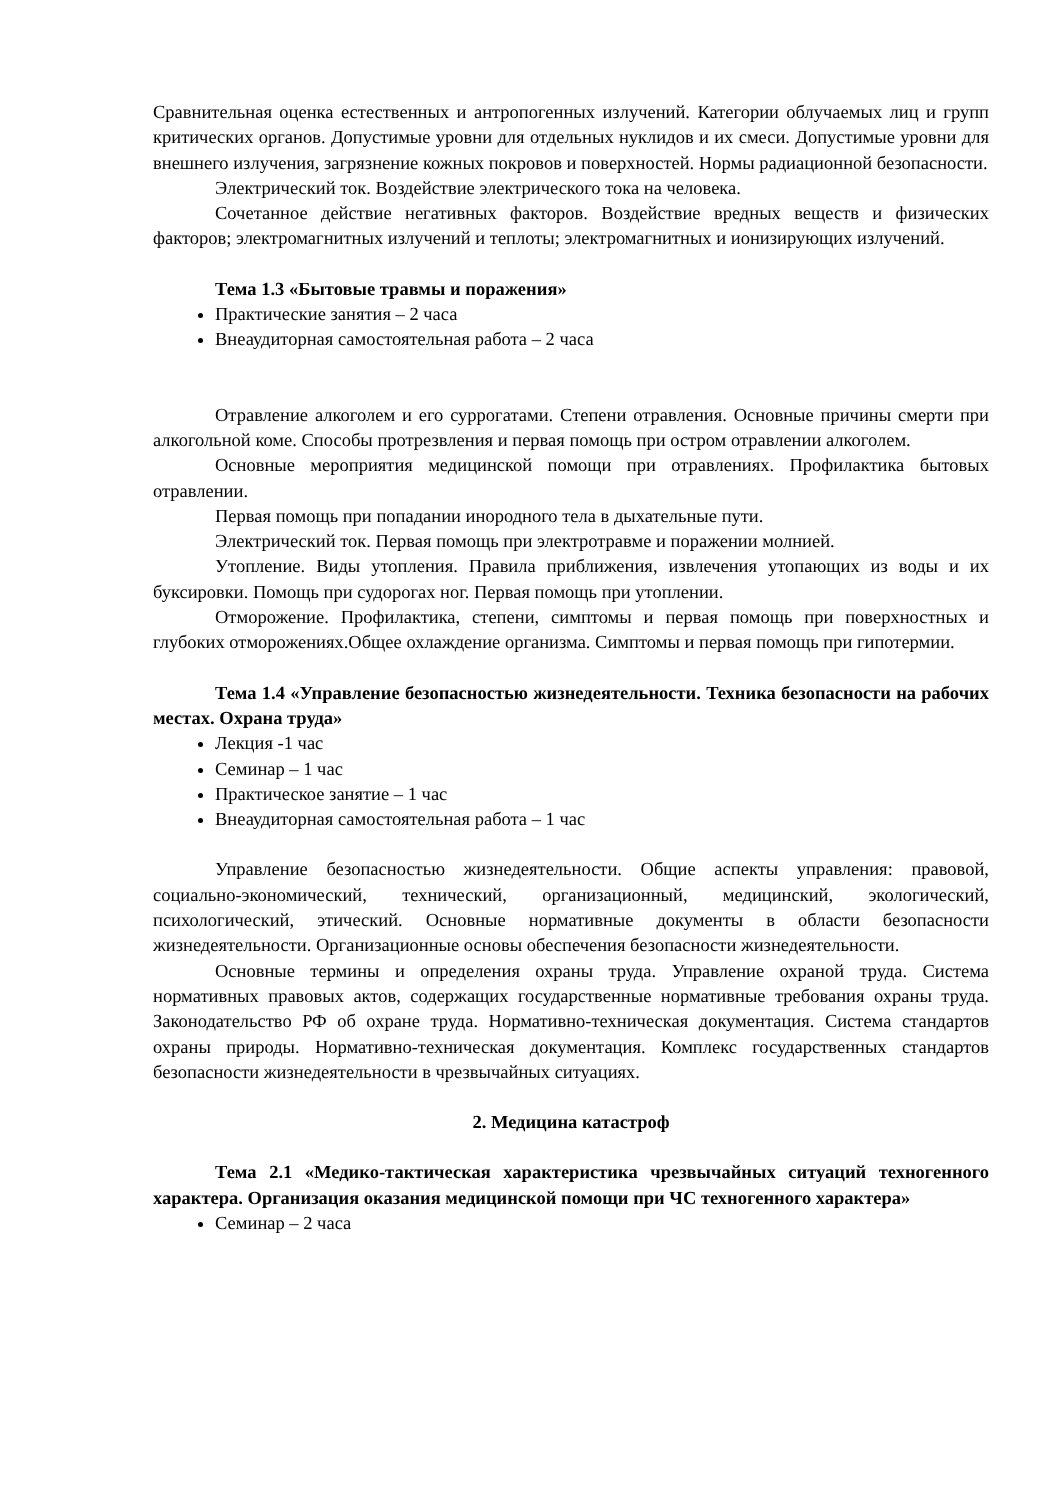Сравнительная оценка естественных и антропогенных излучений. Категории облучаемых лиц и групп критических органов. Допустимые уровни для отдельных нуклидов и их смеси. Допустимые уровни для внешнего излучения, загрязнение кожных покровов и поверхностей. Нормы радиационной безопасности.
Электрический ток. Воздействие электрического тока на человека.
Сочетанное действие негативных факторов. Воздействие вредных веществ и физических факторов; электромагнитных излучений и теплоты; электромагнитных и ионизирующих излучений.
Тема 1.3 «Бытовые травмы и поражения»
Практические занятия – 2 часа
Внеаудиторная самостоятельная работа – 2 часа
Отравление алкоголем и его суррогатами. Степени отравления. Основные причины смерти при алкогольной коме. Способы протрезвления и первая помощь при остром отравлении алкоголем.
Основные мероприятия медицинской помощи при отравлениях. Профилактика бытовых отравлении.
Первая помощь при попадании инородного тела в дыхательные пути.
Электрический ток. Первая помощь при электротравме и поражении молнией.
Утопление. Виды утопления. Правила приближения, извлечения утопающих из воды и их буксировки. Помощь при судорогах ног. Первая помощь при утоплении.
Отморожение. Профилактика, степени, симптомы и первая помощь при поверхностных и глубоких отморожениях.Общее охлаждение организма. Симптомы и первая помощь при гипотермии.
Тема 1.4 «Управление безопасностью жизнедеятельности. Техника безопасности на рабочих местах. Охрана труда»
Лекция -1 час
Семинар – 1 час
Практическое занятие – 1 час
Внеаудиторная самостоятельная работа – 1 час
Управление безопасностью жизнедеятельности. Общие аспекты управления: правовой, социально-экономический, технический, организационный, медицинский, экологический, психологический, этический. Основные нормативные документы в области безопасности жизнедеятельности. Организационные основы обеспечения безопасности жизнедеятельности.
Основные термины и определения охраны труда. Управление охраной труда. Система нормативных правовых актов, содержащих государственные нормативные требования охраны труда. Законодательство РФ об охране труда. Нормативно-техническая документация. Система стандартов охраны природы. Нормативно-техническая документация. Комплекс государственных стандартов безопасности жизнедеятельности в чрезвычайных ситуациях.
2. Медицина катастроф
Тема 2.1 «Медико-тактическая характеристика чрезвычайных ситуаций техногенного характера. Организация оказания медицинской помощи при ЧС техногенного характера»
Семинар – 2 часа